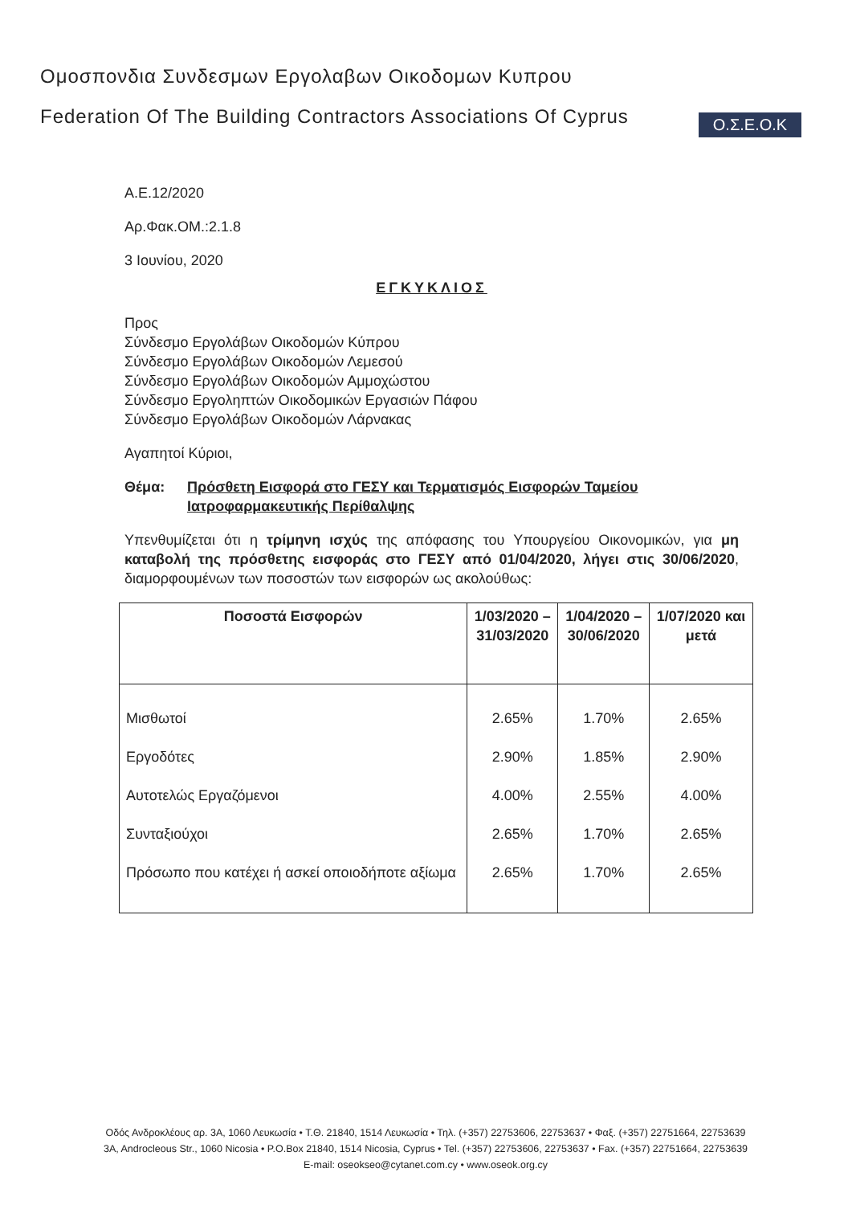Ομοσπονδια Συνδεσμων Εργολαβων Οικοδομων Κυπρου
Federation Of The Building Contractors Associations Of Cyprus
Ο.Σ.Ε.Ο.Κ
Α.Ε.12/2020
Αρ.Φακ.ΟΜ.:2.1.8
3 Ιουνίου, 2020
ΕΓΚΥΚΛΙΟΣ
Προς
Σύνδεσμο Εργολάβων Οικοδομών Κύπρου
Σύνδεσμο Εργολάβων Οικοδομών Λεμεσού
Σύνδεσμο Εργολάβων Οικοδομών Αμμοχώστου
Σύνδεσμο Εργοληπτών Οικοδομικών Εργασιών Πάφου
Σύνδεσμο Εργολάβων Οικοδομών Λάρνακας
Αγαπητοί Κύριοι,
Θέμα: Πρόσθετη Εισφορά στο ΓΕΣΥ και Τερματισμός Εισφορών Ταμείου Ιατροφαρμακευτικής Περίθαλψης
Υπενθυμίζεται ότι η τρίμηνη ισχύς της απόφασης του Υπουργείου Οικονομικών, για μη καταβολή της πρόσθετης εισφοράς στο ΓΕΣΥ από 01/04/2020, λήγει στις 30/06/2020, διαμορφουμένων των ποσοστών των εισφορών ως ακολούθως:
| Ποσοστά Εισφορών | 1/03/2020 – 31/03/2020 | 1/04/2020 – 30/06/2020 | 1/07/2020 και μετά |
| --- | --- | --- | --- |
| Μισθωτοί | 2.65% | 1.70% | 2.65% |
| Εργοδότες | 2.90% | 1.85% | 2.90% |
| Αυτοτελώς Εργαζόμενοι | 4.00% | 2.55% | 4.00% |
| Συνταξιούχοι | 2.65% | 1.70% | 2.65% |
| Πρόσωπο που κατέχει ή ασκεί οποιοδήποτε αξίωμα | 2.65% | 1.70% | 2.65% |
Οδός Ανδροκλέους αρ. 3Α, 1060 Λευκωσία • Τ.Θ. 21840, 1514 Λευκωσία • Τηλ. (+357) 22753606, 22753637 • Φαξ. (+357) 22751664, 22753639
3A, Androcleous Str., 1060 Nicosia • P.O.Box 21840, 1514 Nicosia, Cyprus • Tel. (+357) 22753606, 22753637 • Fax. (+357) 22751664, 22753639
E-mail: oseokseo@cytanet.com.cy • www.oseok.org.cy